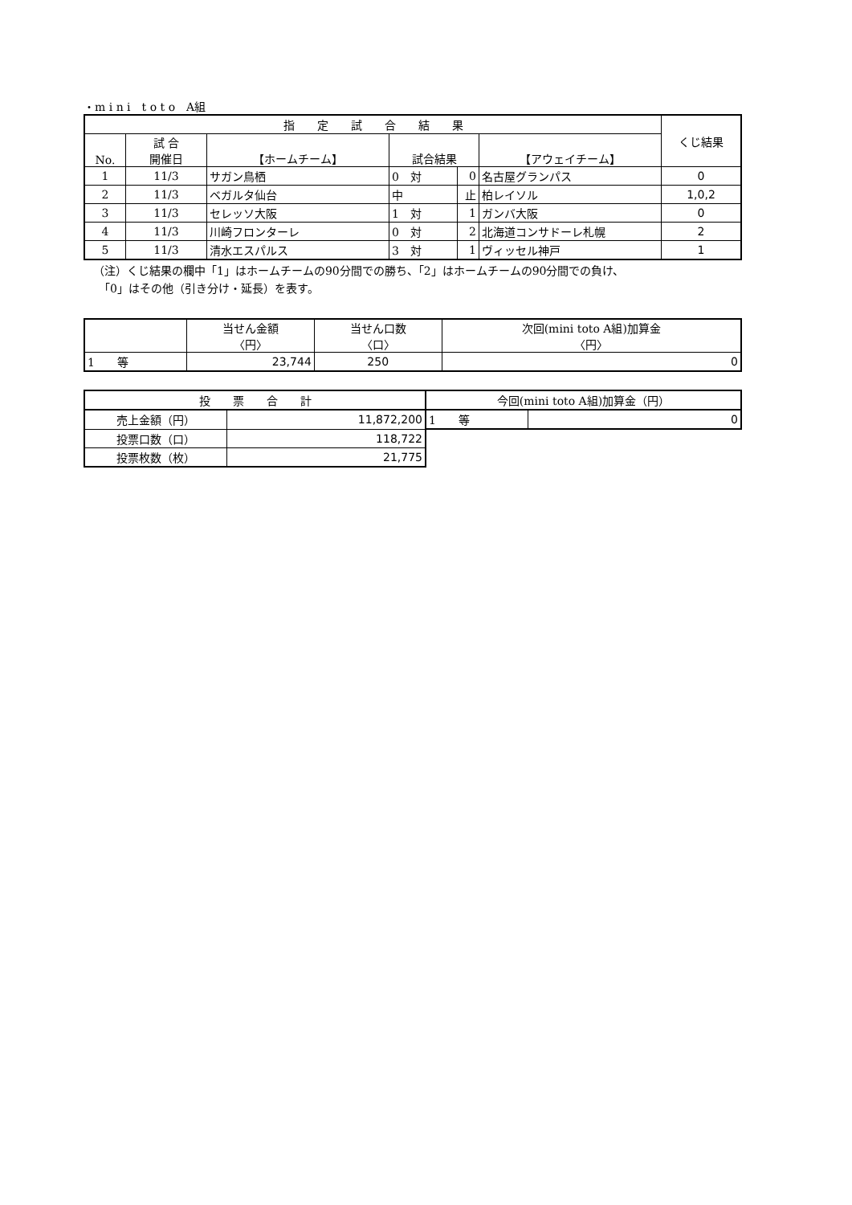・m i n i　t o t o　A組
| 指 定 試 合 結 果 | | | | | | くじ結果 |
| --- | --- | --- | --- | --- | --- | --- |
| No. | 試 合 開催日 | 【ホームチーム】 | 試合結果 | | 【アウェイチーム】 | |
| 1 | 11/3 | サガン鳥栖 | 0 対 | 0 | 名古屋グランパス | 0 |
| 2 | 11/3 | ベガルタ仙台 | 中 | 止 | 柏レイソル | 1,0,2 |
| 3 | 11/3 | セレッソ大阪 | 1 対 | 1 | ガンバ大阪 | 0 |
| 4 | 11/3 | 川崎フロンターレ | 0 対 | 2 | 北海道コンサドーレ札幌 | 2 |
| 5 | 11/3 | 清水エスパルス | 3 対 | 1 | ヴィッセル神戸 | 1 |
（注）くじ結果の欄中「1」はホームチームの90分間での勝ち、「2」はホームチームの90分間での負け、
　「0」はその他（引き分け・延長）を表す。
| | 当せん金額 〈円〉 | 当せん口数 〈口〉 | 次回(mini toto A組)加算金 〈円〉 |
| --- | --- | --- | --- |
| 1 等 | 23,744 | 250 | 0 |
| 投 票 合 計 | | 今回(mini toto A組)加算金（円） | |
| --- | --- | --- | --- |
| 売上金額（円） | 11,872,200 | 1 等 | 0 |
| 投票口数（口） | 118,722 | | |
| 投票枚数（枚） | 21,775 | | |